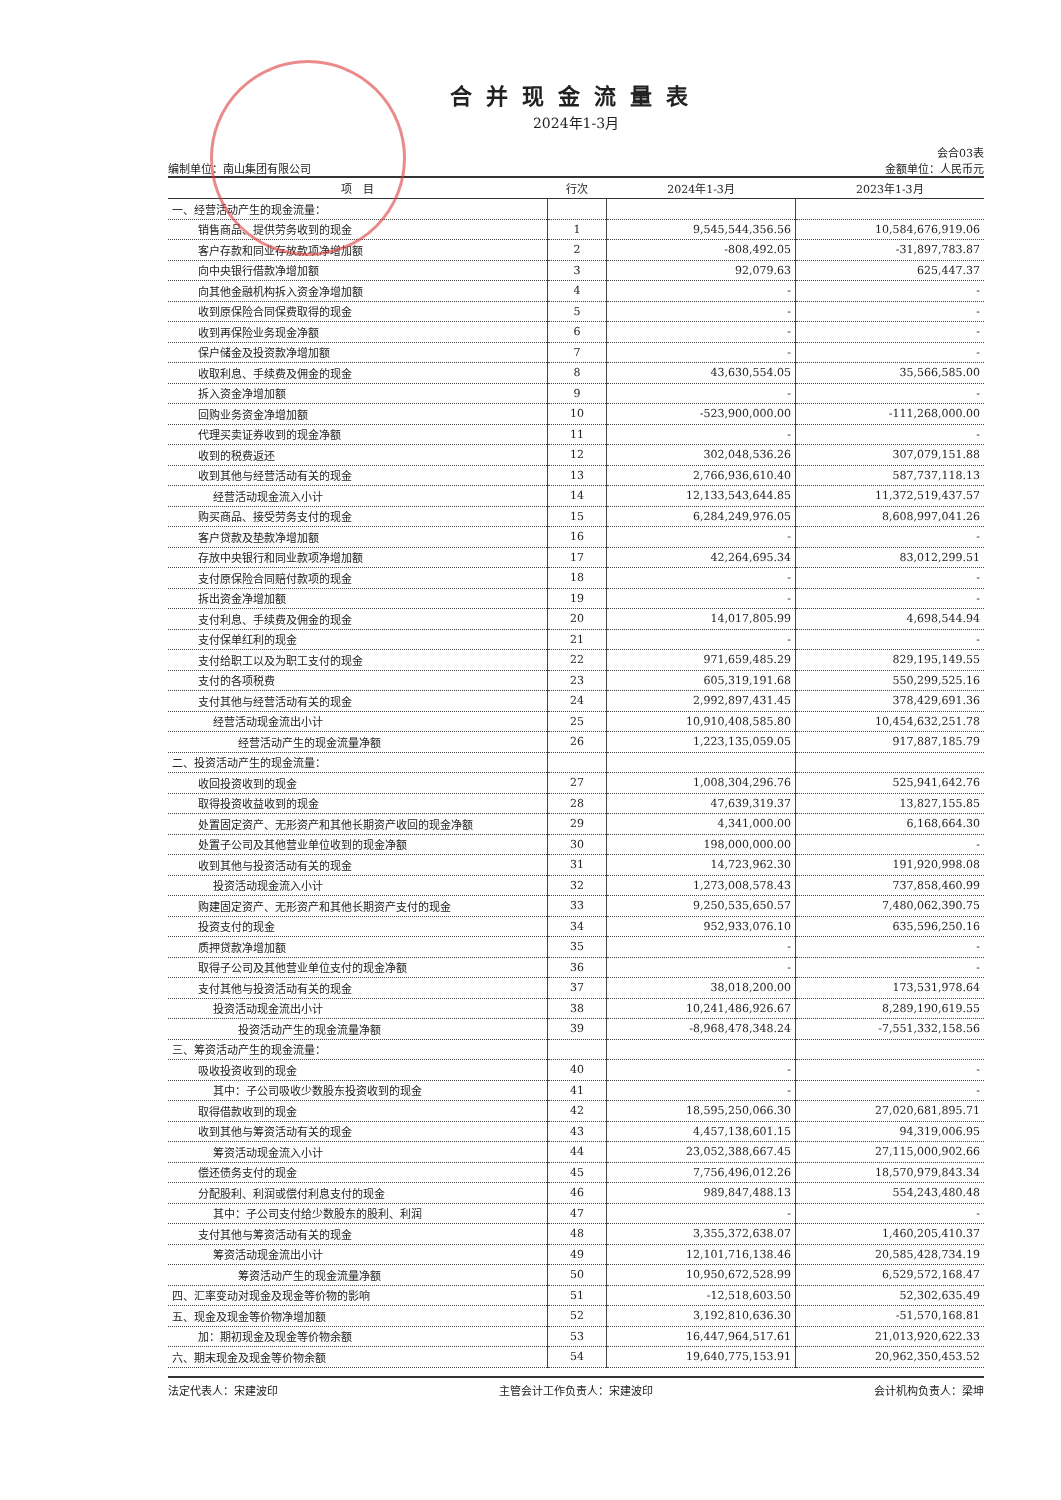合并现金流量表
2024年1-3月
会合03表
编制单位：南山集团有限公司 金额单位：人民币元
| 项 目 | 行次 | 2024年1-3月 | 2023年1-3月 |
| --- | --- | --- | --- |
| 一、经营活动产生的现金流量： | | | |
| 销售商品、提供劳务收到的现金 | 1 | 9,545,544,356.56 | 10,584,676,919.06 |
| 客户存款和同业存放款项净增加额 | 2 | -808,492.05 | -31,897,783.87 |
| 向中央银行借款净增加额 | 3 | 92,079.63 | 625,447.37 |
| 向其他金融机构拆入资金净增加额 | 4 | - | - |
| 收到原保险合同保费取得的现金 | 5 | - | - |
| 收到再保险业务现金净额 | 6 | - | - |
| 保户储金及投资款净增加额 | 7 | - | - |
| 收取利息、手续费及佣金的现金 | 8 | 43,630,554.05 | 35,566,585.00 |
| 拆入资金净增加额 | 9 | - | - |
| 回购业务资金净增加额 | 10 | -523,900,000.00 | -111,268,000.00 |
| 代理买卖证券收到的现金净额 | 11 | - | - |
| 收到的税费返还 | 12 | 302,048,536.26 | 307,079,151.88 |
| 收到其他与经营活动有关的现金 | 13 | 2,766,936,610.40 | 587,737,118.13 |
| 经营活动现金流入小计 | 14 | 12,133,543,644.85 | 11,372,519,437.57 |
| 购买商品、接受劳务支付的现金 | 15 | 6,284,249,976.05 | 8,608,997,041.26 |
| 客户贷款及垫款净增加额 | 16 | - | - |
| 存放中央银行和同业款项净增加额 | 17 | 42,264,695.34 | 83,012,299.51 |
| 支付原保险合同赔付款项的现金 | 18 | - | - |
| 拆出资金净增加额 | 19 | - | - |
| 支付利息、手续费及佣金的现金 | 20 | 14,017,805.99 | 4,698,544.94 |
| 支付保单红利的现金 | 21 | - | - |
| 支付给职工以及为职工支付的现金 | 22 | 971,659,485.29 | 829,195,149.55 |
| 支付的各项税费 | 23 | 605,319,191.68 | 550,299,525.16 |
| 支付其他与经营活动有关的现金 | 24 | 2,992,897,431.45 | 378,429,691.36 |
| 经营活动现金流出小计 | 25 | 10,910,408,585.80 | 10,454,632,251.78 |
| 经营活动产生的现金流量净额 | 26 | 1,223,135,059.05 | 917,887,185.79 |
| 二、投资活动产生的现金流量： | | | |
| 收回投资收到的现金 | 27 | 1,008,304,296.76 | 525,941,642.76 |
| 取得投资收益收到的现金 | 28 | 47,639,319.37 | 13,827,155.85 |
| 处置固定资产、无形资产和其他长期资产收回的现金净额 | 29 | 4,341,000.00 | 6,168,664.30 |
| 处置子公司及其他营业单位收到的现金净额 | 30 | 198,000,000.00 | - |
| 收到其他与投资活动有关的现金 | 31 | 14,723,962.30 | 191,920,998.08 |
| 投资活动现金流入小计 | 32 | 1,273,008,578.43 | 737,858,460.99 |
| 购建固定资产、无形资产和其他长期资产支付的现金 | 33 | 9,250,535,650.57 | 7,480,062,390.75 |
| 投资支付的现金 | 34 | 952,933,076.10 | 635,596,250.16 |
| 质押贷款净增加额 | 35 | - | - |
| 取得子公司及其他营业单位支付的现金净额 | 36 | - | - |
| 支付其他与投资活动有关的现金 | 37 | 38,018,200.00 | 173,531,978.64 |
| 投资活动现金流出小计 | 38 | 10,241,486,926.67 | 8,289,190,619.55 |
| 投资活动产生的现金流量净额 | 39 | -8,968,478,348.24 | -7,551,332,158.56 |
| 三、筹资活动产生的现金流量： | | | |
| 吸收投资收到的现金 | 40 | - | - |
| 其中：子公司吸收少数股东投资收到的现金 | 41 | - | - |
| 取得借款收到的现金 | 42 | 18,595,250,066.30 | 27,020,681,895.71 |
| 收到其他与筹资活动有关的现金 | 43 | 4,457,138,601.15 | 94,319,006.95 |
| 筹资活动现金流入小计 | 44 | 23,052,388,667.45 | 27,115,000,902.66 |
| 偿还债务支付的现金 | 45 | 7,756,496,012.26 | 18,570,979,843.34 |
| 分配股利、利润或偿付利息支付的现金 | 46 | 989,847,488.13 | 554,243,480.48 |
| 其中：子公司支付给少数股东的股利、利润 | 47 | - | - |
| 支付其他与筹资活动有关的现金 | 48 | 3,355,372,638.07 | 1,460,205,410.37 |
| 筹资活动现金流出小计 | 49 | 12,101,716,138.46 | 20,585,428,734.19 |
| 筹资活动产生的现金流量净额 | 50 | 10,950,672,528.99 | 6,529,572,168.47 |
| 四、汇率变动对现金及现金等价物的影响 | 51 | -12,518,603.50 | 52,302,635.49 |
| 五、现金及现金等价物净增加额 | 52 | 3,192,810,636.30 | -51,570,168.81 |
| 加：期初现金及现金等价物余额 | 53 | 16,447,964,517.61 | 21,013,920,622.33 |
| 六、期末现金及现金等价物余额 | 54 | 19,640,775,153.91 | 20,962,350,453.52 |
法定代表人：宋建波印 主管会计工作负责人：宋建波印 会计机构负责人：梁坤